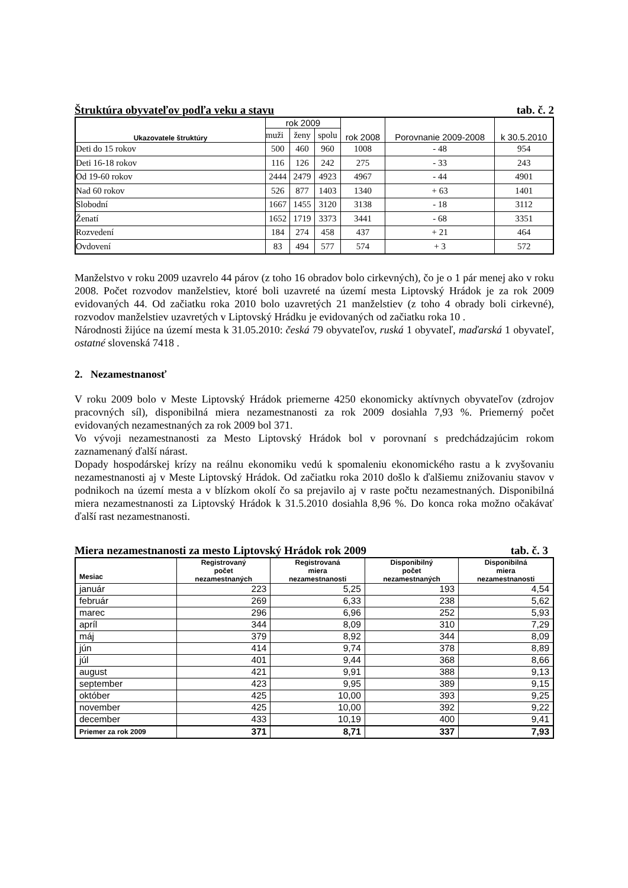Štruktúra obyvateľov podľa veku a stavu tab. č. 2
| Ukazovatele štruktúry | rok 2009 | | | rok 2008 | Porovnanie 2009-2008 | k 30.5.2010 |
| --- | --- | --- | --- | --- | --- | --- |
| | muži | ženy | spolu | | | |
| Deti do 15 rokov | 500 | 460 | 960 | 1008 | - 48 | 954 |
| Deti 16-18 rokov | 116 | 126 | 242 | 275 | - 33 | 243 |
| Od 19-60 rokov | 2444 | 2479 | 4923 | 4967 | - 44 | 4901 |
| Nad 60 rokov | 526 | 877 | 1403 | 1340 | + 63 | 1401 |
| Slobodní | 1667 | 1455 | 3120 | 3138 | - 18 | 3112 |
| Ženatí | 1652 | 1719 | 3373 | 3441 | - 68 | 3351 |
| Rozvedení | 184 | 274 | 458 | 437 | + 21 | 464 |
| Ovdovení | 83 | 494 | 577 | 574 | + 3 | 572 |
Manželstvo v roku 2009 uzavrelo 44 párov (z toho 16 obradov bolo cirkevných), čo je o 1 pár menej ako v roku 2008. Počet rozvodov manželstiev, ktoré boli uzavreté na území mesta Liptovský Hrádok je za rok 2009 evidovaných 44. Od začiatku roka 2010 bolo uzavretých 21 manželstiev (z toho 4 obrady boli cirkevné), rozvodov manželstiev uzavretých v Liptovský Hrádku je evidovaných od začiatku roka 10 .
Národnosti žijúce na území mesta k 31.05.2010: česká 79 obyvateľov, ruská 1 obyvateľ, maďarská 1 obyvateľ, ostatné slovenská 7418 .
2. Nezamestnanosť
V roku 2009 bolo v Meste Liptovský Hrádok priemerne 4250 ekonomicky aktívnych obyvateľov (zdrojov pracovných síl), disponibilná miera nezamestnanosti za rok 2009 dosiahla 7,93 %. Priemerný počet evidovaných nezamestnaných za rok 2009 bol 371.
Vo vývoji nezamestnanosti za Mesto Liptovský Hrádok bol v porovnaní s predchádzajúcim rokom zaznamenaný ďalší nárast.
Dopady hospodárskej krízy na reálnu ekonomiku vedú k spomaleniu ekonomického rastu a k zvyšovaniu nezamestnanosti aj v Meste Liptovský Hrádok. Od začiatku roka 2010 došlo k ďalšiemu znižovaniu stavov v podnikoch na území mesta a v blízkom okolí čo sa prejavilo aj v raste počtu nezamestnaných. Disponibilná miera nezamestnanosti za Liptovský Hrádok k 31.5.2010 dosiahla 8,96 %. Do konca roka možno očakávať ďalší rast nezamestnanosti.
Miera nezamestnanosti za mesto Liptovský Hrádok rok 2009 tab. č. 3
| Mesiac | Registrovaný počet nezamestnaných | Registrovaná miera nezamestnanosti | Disponibilný počet nezamestnaných | Disponibilná miera nezamestnanosti |
| --- | --- | --- | --- | --- |
| január | 223 | 5,25 | 193 | 4,54 |
| február | 269 | 6,33 | 238 | 5,62 |
| marec | 296 | 6,96 | 252 | 5,93 |
| apríl | 344 | 8,09 | 310 | 7,29 |
| máj | 379 | 8,92 | 344 | 8,09 |
| jún | 414 | 9,74 | 378 | 8,89 |
| júl | 401 | 9,44 | 368 | 8,66 |
| august | 421 | 9,91 | 388 | 9,13 |
| september | 423 | 9,95 | 389 | 9,15 |
| október | 425 | 10,00 | 393 | 9,25 |
| november | 425 | 10,00 | 392 | 9,22 |
| december | 433 | 10,19 | 400 | 9,41 |
| Priemer za rok 2009 | 371 | 8,71 | 337 | 7,93 |